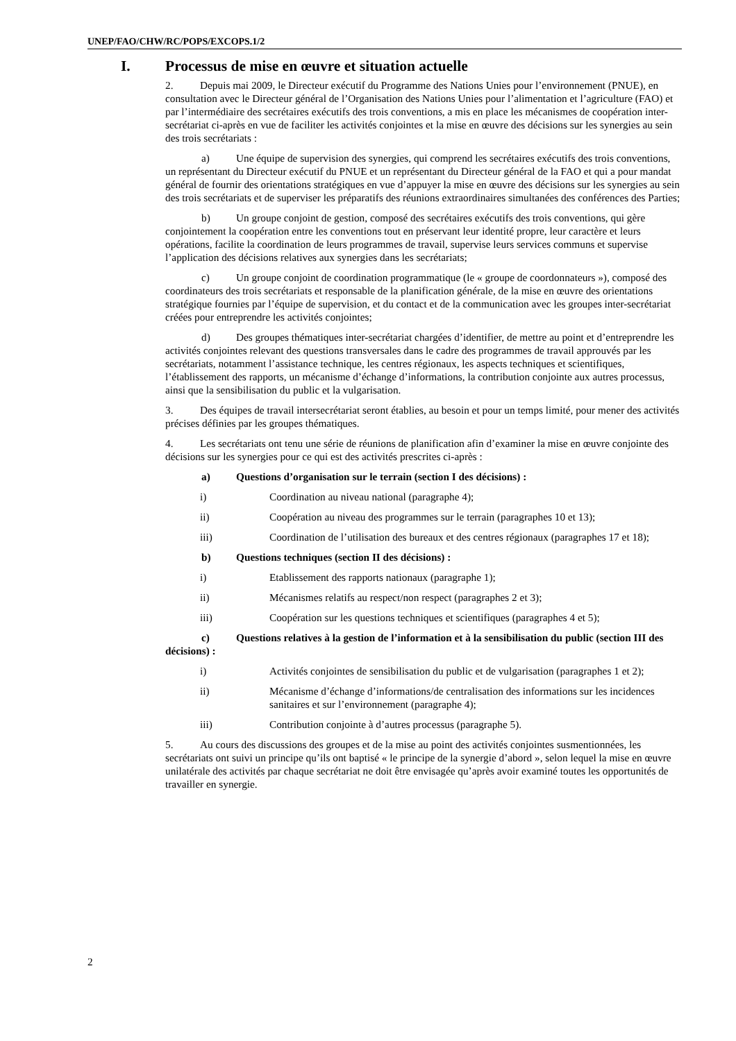UNEP/FAO/CHW/RC/POPS/EXCOPS.1/2
I. Processus de mise en œuvre et situation actuelle
2. Depuis mai 2009, le Directeur exécutif du Programme des Nations Unies pour l’environnement (PNUE), en consultation avec le Directeur général de l’Organisation des Nations Unies pour l’alimentation et l’agriculture (FAO) et par l’intermédiaire des secrétaires exécutifs des trois conventions, a mis en place les mécanismes de coopération inter-secrétariat ci-après en vue de faciliter les activités conjointes et la mise en œuvre des décisions sur les synergies au sein des trois secrétariats :
a) Une équipe de supervision des synergies, qui comprend les secrétaires exécutifs des trois conventions, un représentant du Directeur exécutif du PNUE et un représentant du Directeur général de la FAO et qui a pour mandat général de fournir des orientations stratégiques en vue d’appuyer la mise en œuvre des décisions sur les synergies au sein des trois secrétariats et de superviser les préparatifs des réunions extraordinaires simultanées des conférences des Parties;
b) Un groupe conjoint de gestion, composé des secrétaires exécutifs des trois conventions, qui gère conjointement la coopération entre les conventions tout en préservant leur identité propre, leur caractère et leurs opérations, facilite la coordination de leurs programmes de travail, supervise leurs services communs et supervise l’application des décisions relatives aux synergies dans les secrétariats;
c) Un groupe conjoint de coordination programmatique (le « groupe de coordonnateurs »), composé des coordinateurs des trois secrétariats et responsable de la planification générale, de la mise en œuvre des orientations stratégique fournies par l’équipe de supervision, et du contact et de la communication avec les groupes inter-secrétariat créées pour entreprendre les activités conjointes;
d) Des groupes thématiques inter-secrétariat chargées d’identifier, de mettre au point et d’entreprendre les activités conjointes relevant des questions transversales dans le cadre des programmes de travail approuvés par les secrétariats, notamment l’assistance technique, les centres régionaux, les aspects techniques et scientifiques, l’établissement des rapports, un mécanisme d’échange d’informations, la contribution conjointe aux autres processus, ainsi que la sensibilisation du public et la vulgarisation.
3. Des équipes de travail intersecrétariat seront établies, au besoin et pour un temps limité, pour mener des activités précises définies par les groupes thématiques.
4. Les secrétariats ont tenu une série de réunions de planification afin d’examiner la mise en œuvre conjointe des décisions sur les synergies pour ce qui est des activités prescrites ci-après :
a) Questions d’organisation sur le terrain (section I des décisions) :
i) Coordination au niveau national (paragraphe 4);
ii) Coopération au niveau des programmes sur le terrain (paragraphes 10 et 13);
iii) Coordination de l’utilisation des bureaux et des centres régionaux (paragraphes 17 et 18);
b) Questions techniques (section II des décisions) :
i) Etablissement des rapports nationaux (paragraphe 1);
ii) Mécanismes relatifs au respect/non respect (paragraphes 2 et 3);
iii) Coopération sur les questions techniques et scientifiques (paragraphes 4 et 5);
c) Questions relatives à la gestion de l’information et à la sensibilisation du public (section III des décisions) :
i) Activités conjointes de sensibilisation du public et de vulgarisation (paragraphes 1 et 2);
ii) Mécanisme d’échange d’informations/de centralisation des informations sur les incidences sanitaires et sur l’environnement (paragraphe 4);
iii) Contribution conjointe à d’autres processus (paragraphe 5).
5. Au cours des discussions des groupes et de la mise au point des activités conjointes susmentionnées, les secrétariats ont suivi un principe qu’ils ont baptisé « le principe de la synergie d’abord », selon lequel la mise en œuvre unilatérale des activités par chaque secrétariat ne doit être envisagée qu’après avoir examiné toutes les opportunités de travailler en synergie.
2